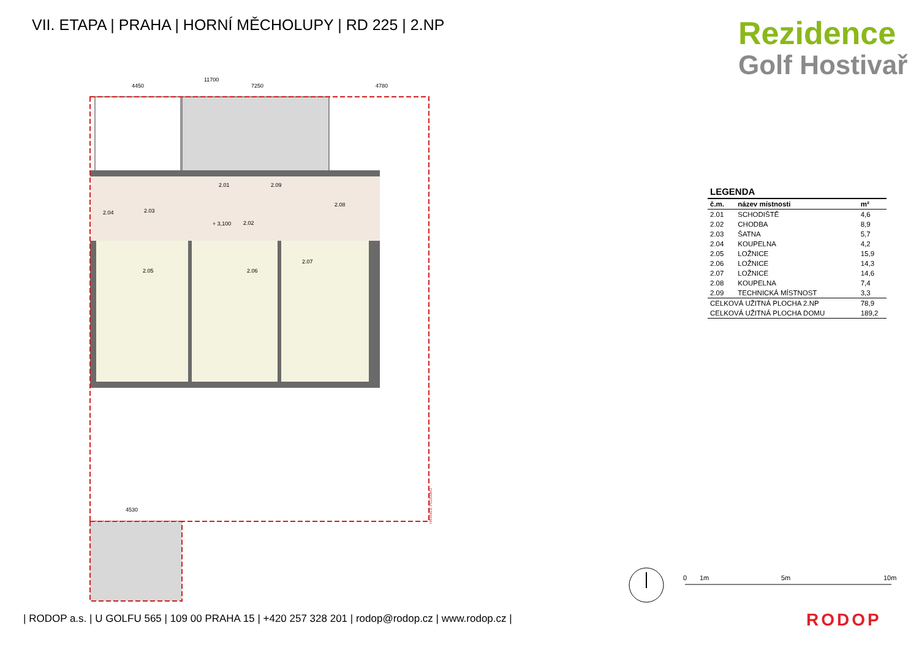VII. ETAPA | PRAHA | HORNÍ MĚCHOLUPY | RD 225 | 2.NP
Rezidence
Golf Hostivař
11700
4450
7250
4780
2.01
2.09
2.03
2.04
2.02
+ 3,100
2.08
2.05
2.06
2.07
4530
HRANICE POZEMKU
| LEGENDA | | |
| --- | --- | --- |
| č.m. | název místnosti | m² |
| 2.01 | SCHODIŠTĚ | 4,6 |
| 2.02 | CHODBA | 8,9 |
| 2.03 | ŠATNA | 5,7 |
| 2.04 | KOUPELNA | 4,2 |
| 2.05 | LOŽNICE | 15,9 |
| 2.06 | LOŽNICE | 14,3 |
| 2.07 | LOŽNICE | 14,6 |
| 2.08 | KOUPELNA | 7,4 |
| 2.09 | TECHNICKÁ MÍSTNOST | 3,3 |
| CELKOVÁ UŽITNÁ PLOCHA 2.NP | | 78,9 |
| CELKOVÁ UŽITNÁ PLOCHA DOMU | | 189,2 |
0
1m
5m
10m
| RODOP a.s. | U GOLFU 565 | 109 00 PRAHA 15 | +420 257 328 201 | rodop@rodop.cz | www.rodop.cz |
RODOP